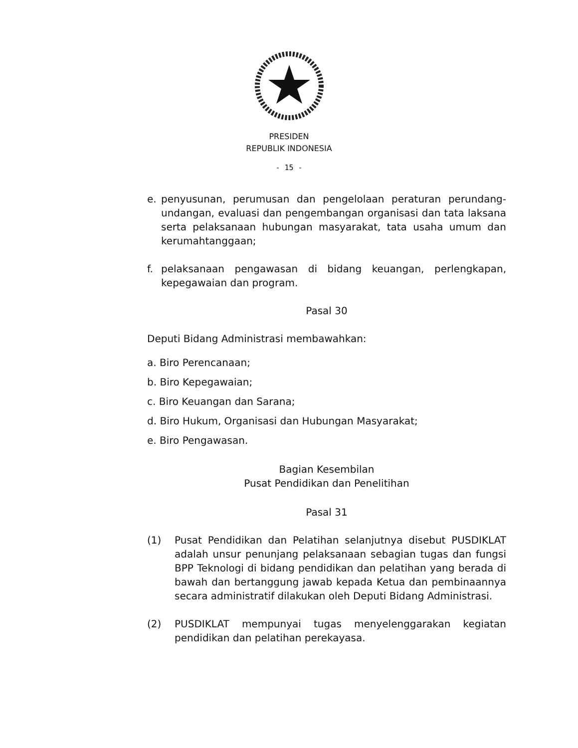PRESIDEN
REPUBLIK INDONESIA
- 15 -
e. penyusunan, perumusan dan pengelolaan peraturan perundang-undangan, evaluasi dan pengembangan organisasi dan tata laksana serta pelaksanaan hubungan masyarakat, tata usaha umum dan kerumahtanggaan;
f. pelaksanaan pengawasan di bidang keuangan, perlengkapan, kepegawaian dan program.
Pasal 30
Deputi Bidang Administrasi membawahkan:
a. Biro Perencanaan;
b. Biro Kepegawaian;
c. Biro Keuangan dan Sarana;
d. Biro Hukum, Organisasi dan Hubungan Masyarakat;
e. Biro Pengawasan.
Bagian Kesembilan
Pusat Pendidikan dan Penelitihan
Pasal 31
(1) Pusat Pendidikan dan Pelatihan selanjutnya disebut PUSDIKLAT adalah unsur penunjang pelaksanaan sebagian tugas dan fungsi BPP Teknologi di bidang pendidikan dan pelatihan yang berada di bawah dan bertanggung jawab kepada Ketua dan pembinaannya secara administratif dilakukan oleh Deputi Bidang Administrasi.
(2) PUSDIKLAT mempunyai tugas menyelenggarakan kegiatan pendidikan dan pelatihan perekayasa.